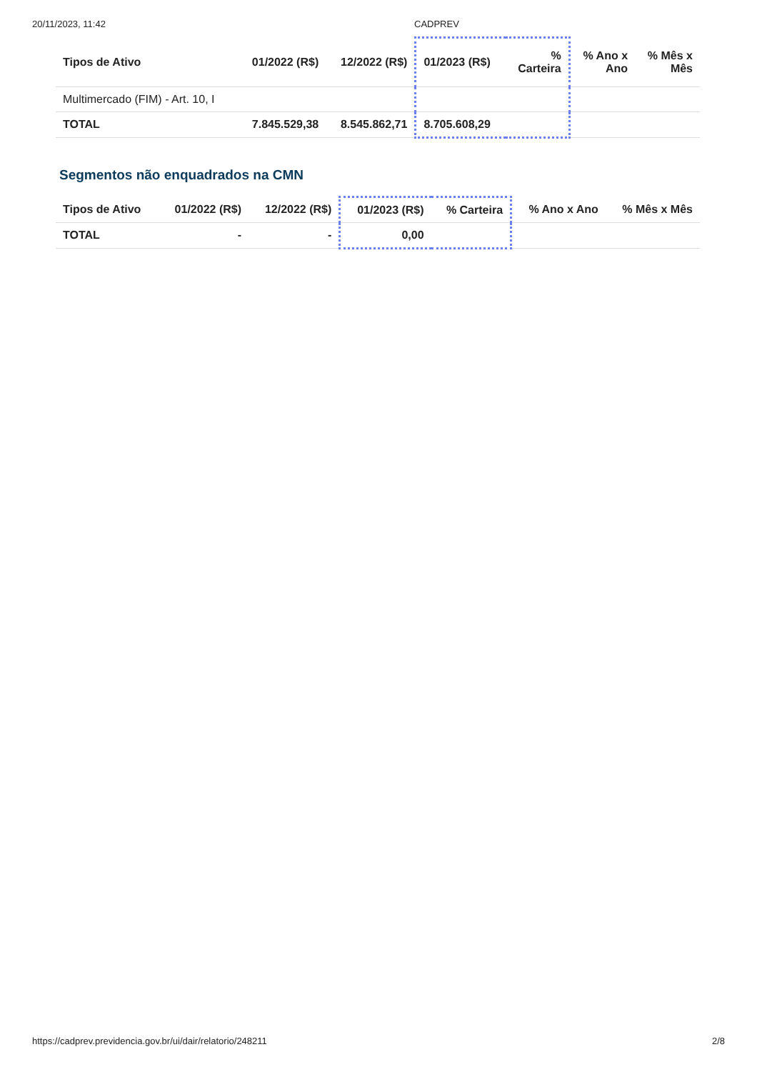20/11/2023, 11:42 CADPREV
| Tipos de Ativo | 01/2022 (R$) | 12/2022 (R$) | 01/2023 (R$) | % Carteira | % Ano x Ano | % Mês x Mês |
| --- | --- | --- | --- | --- | --- | --- |
| Multimercado (FIM) - Art. 10, I | | | | | | |
| TOTAL | 7.845.529,38 | 8.545.862,71 | 8.705.608,29 | | | |
Segmentos não enquadrados na CMN
| Tipos de Ativo | 01/2022 (R$) | 12/2022 (R$) | 01/2023 (R$) | % Carteira | % Ano x Ano | % Mês x Mês |
| --- | --- | --- | --- | --- | --- | --- |
| TOTAL | - | - | 0,00 | | | |
https://cadprev.previdencia.gov.br/ui/dair/relatorio/248211 2/8